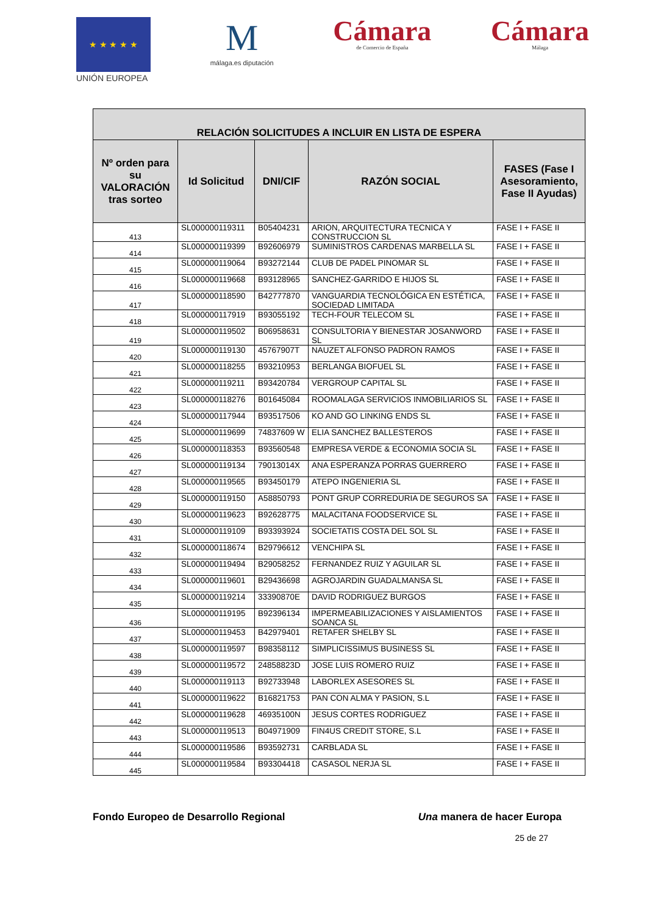★ ★ ★ ★ ★
UNIÓN EUROPEA
M
málaga.es diputación
Cámara
de Comercio de España
Cámara
Málaga
| RELACIÓN SOLICITUDES A INCLUIR EN LISTA DE ESPERA | | | | |
| --- | --- | --- | --- | --- |
| Nº orden para su VALORACIÓN tras sorteo | Id Solicitud | DNI/CIF | RAZÓN SOCIAL | FASES (Fase I Asesoramiento, Fase II Ayudas) |
| 413 | SL000000119311 | B05404231 | ARION, ARQUITECTURA TECNICA Y CONSTRUCCION SL | FASE I + FASE II |
| 414 | SL000000119399 | B92606979 | SUMINISTROS CARDENAS MARBELLA SL | FASE I + FASE II |
| 415 | SL000000119064 | B93272144 | CLUB DE PADEL PINOMAR SL | FASE I + FASE II |
| 416 | SL000000119668 | B93128965 | SANCHEZ-GARRIDO E HIJOS SL | FASE I + FASE II |
| 417 | SL000000118590 | B42777870 | VANGUARDIA TECNOLÓGICA EN ESTÉTICA, SOCIEDAD LIMITADA | FASE I + FASE II |
| 418 | SL000000117919 | B93055192 | TECH-FOUR TELECOM SL | FASE I + FASE II |
| 419 | SL000000119502 | B06958631 | CONSULTORIA Y BIENESTAR JOSANWORD SL | FASE I + FASE II |
| 420 | SL000000119130 | 45767907T | NAUZET ALFONSO PADRON RAMOS | FASE I + FASE II |
| 421 | SL000000118255 | B93210953 | BERLANGA BIOFUEL SL | FASE I + FASE II |
| 422 | SL000000119211 | B93420784 | VERGROUP CAPITAL SL | FASE I + FASE II |
| 423 | SL000000118276 | B01645084 | ROOMALAGA SERVICIOS INMOBILIARIOS SL | FASE I + FASE II |
| 424 | SL000000117944 | B93517506 | KO AND GO LINKING ENDS SL | FASE I + FASE II |
| 425 | SL000000119699 | 74837609 W | ELIA SANCHEZ BALLESTEROS | FASE I + FASE II |
| 426 | SL000000118353 | B93560548 | EMPRESA VERDE & ECONOMIA SOCIA SL | FASE I + FASE II |
| 427 | SL000000119134 | 79013014X | ANA ESPERANZA PORRAS GUERRERO | FASE I + FASE II |
| 428 | SL000000119565 | B93450179 | ATEPO INGENIERIA SL | FASE I + FASE II |
| 429 | SL000000119150 | A58850793 | PONT GRUP CORREDURIA DE SEGUROS SA | FASE I + FASE II |
| 430 | SL000000119623 | B92628775 | MALACITANA FOODSERVICE SL | FASE I + FASE II |
| 431 | SL000000119109 | B93393924 | SOCIETATIS COSTA DEL SOL SL | FASE I + FASE II |
| 432 | SL000000118674 | B29796612 | VENCHIPA SL | FASE I + FASE II |
| 433 | SL000000119494 | B29058252 | FERNANDEZ RUIZ Y AGUILAR SL | FASE I + FASE II |
| 434 | SL000000119601 | B29436698 | AGROJARDIN GUADALMANSA SL | FASE I + FASE II |
| 435 | SL000000119214 | 33390870E | DAVID RODRIGUEZ BURGOS | FASE I + FASE II |
| 436 | SL000000119195 | B92396134 | IMPERMEABILIZACIONES Y AISLAMIENTOS SOANCA SL | FASE I + FASE II |
| 437 | SL000000119453 | B42979401 | RETAFER SHELBY SL | FASE I + FASE II |
| 438 | SL000000119597 | B98358112 | SIMPLICISSIMUS BUSINESS SL | FASE I + FASE II |
| 439 | SL000000119572 | 24858823D | JOSE LUIS ROMERO RUIZ | FASE I + FASE II |
| 440 | SL000000119113 | B92733948 | LABORLEX ASESORES SL | FASE I + FASE II |
| 441 | SL000000119622 | B16821753 | PAN CON ALMA Y PASION, S.L | FASE I + FASE II |
| 442 | SL000000119628 | 46935100N | JESUS CORTES RODRIGUEZ | FASE I + FASE II |
| 443 | SL000000119513 | B04971909 | FIN4US CREDIT STORE, S.L | FASE I + FASE II |
| 444 | SL000000119586 | B93592731 | CARBLADA SL | FASE I + FASE II |
| 445 | SL000000119584 | B93304418 | CASASOL NERJA SL | FASE I + FASE II |
Fondo Europeo de Desarrollo Regional Una manera de hacer Europa
25 de 27